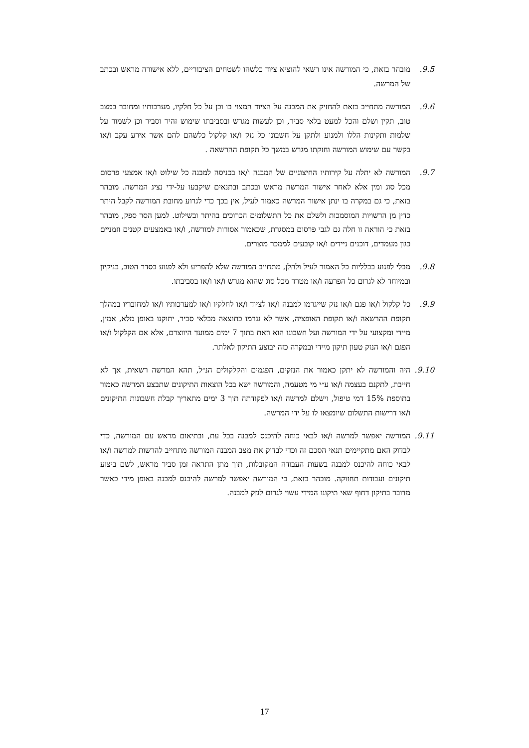9.5. מובהר בזאת, כי המורשה אינו רשאי להוציא ציוד כלשהו לשטחים הציבוריים, ללא אישורה מראש ובכתב של המרשה.
9.6. המורשה מתחייב בזאת להחזיק את המבנה על הציוד המצוי בו וכן על כל חלקיו, מערכותיו ומחובר במצב טוב, תקין ושלם והכל למעט בלאי סביר, וכן לעשות מגרש ובסביבתו שימוש זהיר וסביר וכן לשמור על שלמות ותקינות הללו ולמנוע ולתקן על חשבונו כל נזק ו/או קלקול כלשהם להם אשר אירע עקב ו/או בקשר עם שימוש המורשה וחזקתו מגרש במשך כל תקופת ההרשאה .
9.7. המורשה לא יתלה על קירותיו החיצוניים של המבנה ו/או בכניסה למבנה כל שילוט ו/או אמצעי פרסום מכל סוג ומין אלא לאחר אישור המרשה מראש ובכתב ובתנאים שיקבעו על-ידי נציג המרשה. מובהר בזאת, כי גם במקרה בו ינתן אישור המרשה כאמור לעיל, אין בכך כדי לגרוע מחובת המורשה לקבל היתר כדין מן הרשויות המוסמכות ולשלם את כל התשלומים הכרוכים בהיתר ובשילוט. למען הסר ספק, מובהר בזאת כי הוראה זו חלה גם לגבי פרסום במסגרת, שכאמור אסורות למורשה, ו/או באמצעים קטנים וזמניים כגון מעמדים, דוכנים ניידים ו/או קובעים לממכר מוצרים.
9.8. מבלי לפגוע בכלליות כל האמור לעיל ולהלן, מתחייב המורשה שלא להפריע ולא לפגוע בסדר הטוב, בניקיון ובמיוחד לא לגרום כל הפרעה ו/או מטרד מכל סוג שהוא מגרש ו/או ו/או בסביבתו.
9.9. כל קלקול ו/או פגם ו/או נזק שייגרמו למבנה ו/או לציוד ו/או לחלקיו ו/או למערכותיו ו/או למחובריו במהלך תקופת ההרשאה ו/או תקופת האופציה, אשר לא נגרמו כתוצאה מבלאי סביר, יתוקנו באופן מלא, אמין, מיידי ומקצועי על ידי המורשה ועל חשבונו הוא וזאת בתוך 7 ימים ממועד היווצרם, אלא אם הקלקול ו/או הפגם ו/או הנזק טעון תיקון מיידי ובמקרה כזה יבוצע התיקון לאלתר.
9.10. היה והמורשה לא יתקן כאמור את הנזקים, הפגמים והקלקולים הנ״ל, תהא המרשה רשאית, אך לא חייבת, לתקנם בעצמה ו/או ע״י מי מטעמה, והמורשה ישא בכל הוצאות התיקונים שתבצע המרשה כאמור בתוספת 15% דמי טיפול, וישלם למרשה ו/או לפקודתה תוך 3 ימים מתאריך קבלת חשבונות התיקונים ו/או דרישות התשלום שיומצאו לו על ידי המרשה.
9.11. המורשה יאפשר למרשה ו/או לבאי כוחה להיכנס למבנה בכל עת, ובתיאום מראש עם המורשה, כדי לבדוק האם מתקיימים תנאי הסכם זה וכדי לבדוק את מצב המבנה המורשה מתחייב להרשות למרשה ו/או לבאי כוחה להיכנס למבנה בשעות העבודה המקובלות, תוך מתן התראה זמן סביר מראש, לשם ביצוע תיקונים ועבודות תחזוקה. מובהר בזאת, כי המורשה יאפשר למרשה להיכנס למבנה באופן מידי כאשר מדובר בתיקון דחוף שאי תיקונו המידי עשוי לגרום לנזק למבנה.
17